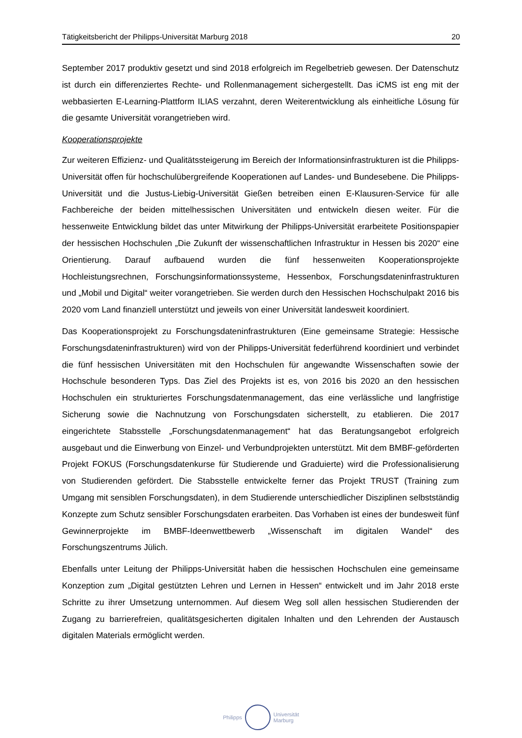Tätigkeitsbericht der Philipps-Universität Marburg 2018 20
September 2017 produktiv gesetzt und sind 2018 erfolgreich im Regelbetrieb gewesen. Der Datenschutz ist durch ein differenziertes Rechte- und Rollenmanagement sichergestellt. Das iCMS ist eng mit der webbasierten E-Learning-Plattform ILIAS verzahnt, deren Weiterentwicklung als einheitliche Lösung für die gesamte Universität vorangetrieben wird.
Kooperationsprojekte
Zur weiteren Effizienz- und Qualitätssteigerung im Bereich der Informationsinfrastrukturen ist die Philipps-Universität offen für hochschulübergreifende Kooperationen auf Landes- und Bundesebene. Die Philipps-Universität und die Justus-Liebig-Universität Gießen betreiben einen E-Klausuren-Service für alle Fachbereiche der beiden mittelhessischen Universitäten und entwickeln diesen weiter. Für die hessenweite Entwicklung bildet das unter Mitwirkung der Philipps-Universität erarbeitete Positionspapier der hessischen Hochschulen „Die Zukunft der wissenschaftlichen Infrastruktur in Hessen bis 2020“ eine Orientierung. Darauf aufbauend wurden die fünf hessenweiten Kooperationsprojekte Hochleistungsrechnen, Forschungsinformationssysteme, Hessenbox, Forschungsdateninfrastrukturen und „Mobil und Digital“ weiter vorangetrieben. Sie werden durch den Hessischen Hochschulpakt 2016 bis 2020 vom Land finanziell unterstützt und jeweils von einer Universität landesweit koordiniert.
Das Kooperationsprojekt zu Forschungsdateninfrastrukturen (Eine gemeinsame Strategie: Hessische Forschungsdateninfrastrukturen) wird von der Philipps-Universität federführend koordiniert und verbindet die fünf hessischen Universitäten mit den Hochschulen für angewandte Wissenschaften sowie der Hochschule besonderen Typs. Das Ziel des Projekts ist es, von 2016 bis 2020 an den hessischen Hochschulen ein strukturiertes Forschungsdatenmanagement, das eine verlässliche und langfristige Sicherung sowie die Nachnutzung von Forschungsdaten sicherstellt, zu etablieren. Die 2017 eingerichtete Stabsstelle „Forschungsdatenmanagement“ hat das Beratungsangebot erfolgreich ausgebaut und die Einwerbung von Einzel- und Verbundprojekten unterstützt. Mit dem BMBF-geförderten Projekt FOKUS (Forschungsdatenkurse für Studierende und Graduierte) wird die Professionalisierung von Studierenden gefördert. Die Stabsstelle entwickelte ferner das Projekt TRUST (Training zum Umgang mit sensiblen Forschungsdaten), in dem Studierende unterschiedlicher Disziplinen selbstständig Konzepte zum Schutz sensibler Forschungsdaten erarbeiten. Das Vorhaben ist eines der bundesweit fünf Gewinnerprojekte im BMBF-Ideenwettbewerb „Wissenschaft im digitalen Wandel“ des Forschungszentrums Jülich.
Ebenfalls unter Leitung der Philipps-Universität haben die hessischen Hochschulen eine gemeinsame Konzeption zum „Digital gestützten Lehren und Lernen in Hessen“ entwickelt und im Jahr 2018 erste Schritte zu ihrer Umsetzung unternommen. Auf diesem Weg soll allen hessischen Studierenden der Zugang zu barrierefreien, qualitätsgesicherten digitalen Inhalten und den Lehrenden der Austausch digitalen Materials ermöglicht werden.
Philipps
Universität
Marburg